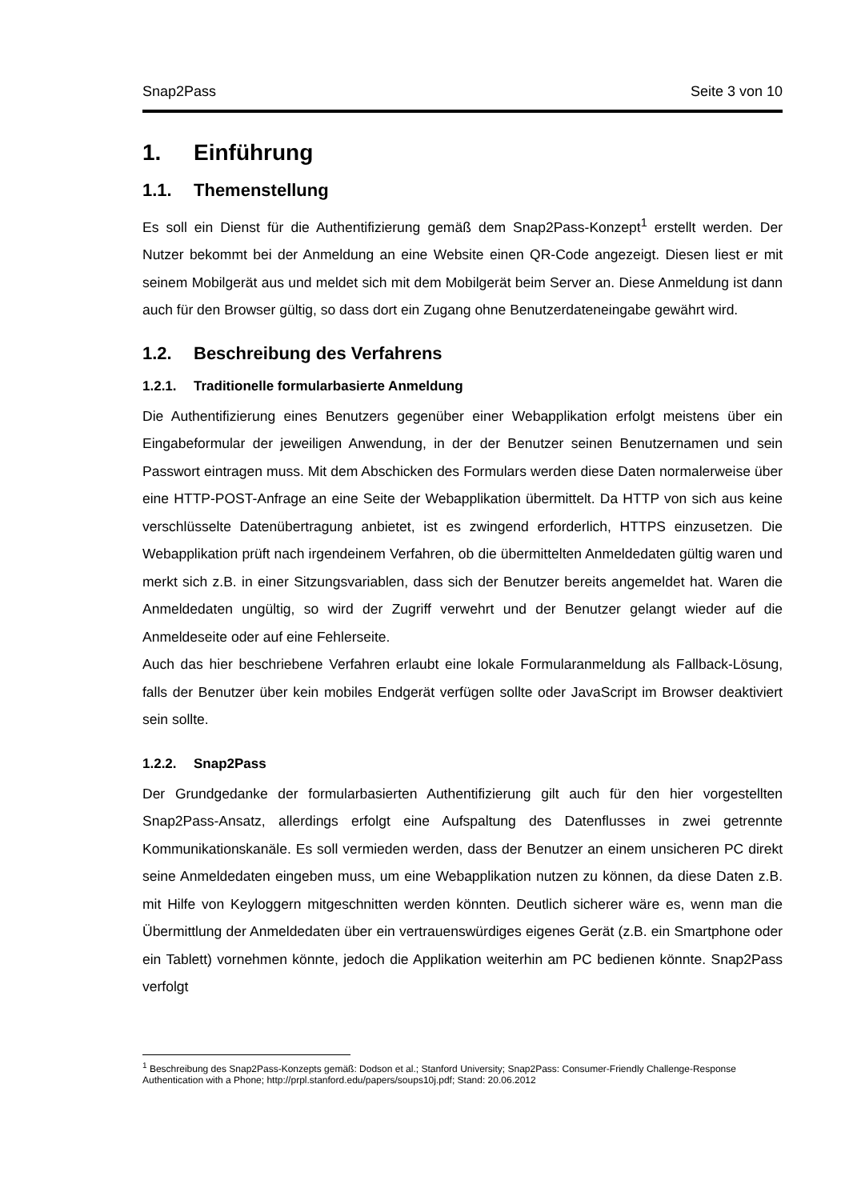Snap2Pass Seite 3 von 10
1. Einführung
1.1. Themenstellung
Es soll ein Dienst für die Authentifizierung gemäß dem Snap2Pass-Konzept<sup>1</sup> erstellt werden. Der Nutzer bekommt bei der Anmeldung an eine Website einen QR-Code angezeigt. Diesen liest er mit seinem Mobilgerät aus und meldet sich mit dem Mobilgerät beim Server an. Diese Anmeldung ist dann auch für den Browser gültig, so dass dort ein Zugang ohne Benutzerdateneingabe gewährt wird.
1.2. Beschreibung des Verfahrens
1.2.1. Traditionelle formularbasierte Anmeldung
Die Authentifizierung eines Benutzers gegenüber einer Webapplikation erfolgt meistens über ein Eingabeformular der jeweiligen Anwendung, in der der Benutzer seinen Benutzernamen und sein Passwort eintragen muss. Mit dem Abschicken des Formulars werden diese Daten normalerweise über eine HTTP-POST-Anfrage an eine Seite der Webapplikation übermittelt. Da HTTP von sich aus keine verschlüsselte Datenübertragung anbietet, ist es zwingend erforderlich, HTTPS einzusetzen. Die Webapplikation prüft nach irgendeinem Verfahren, ob die übermittelten Anmeldedaten gültig waren und merkt sich z.B. in einer Sitzungsvariablen, dass sich der Benutzer bereits angemeldet hat. Waren die Anmeldedaten ungültig, so wird der Zugriff verwehrt und der Benutzer gelangt wieder auf die Anmeldeseite oder auf eine Fehlerseite.
Auch das hier beschriebene Verfahren erlaubt eine lokale Formularanmeldung als Fallback-Lösung, falls der Benutzer über kein mobiles Endgerät verfügen sollte oder JavaScript im Browser deaktiviert sein sollte.
1.2.2. Snap2Pass
Der Grundgedanke der formularbasierten Authentifizierung gilt auch für den hier vorgestellten Snap2Pass-Ansatz, allerdings erfolgt eine Aufspaltung des Datenflusses in zwei getrennte Kommunikationskanäle. Es soll vermieden werden, dass der Benutzer an einem unsicheren PC direkt seine Anmeldedaten eingeben muss, um eine Webapplikation nutzen zu können, da diese Daten z.B. mit Hilfe von Keyloggern mitgeschnitten werden könnten. Deutlich sicherer wäre es, wenn man die Übermittlung der Anmeldedaten über ein vertrauenswürdiges eigenes Gerät (z.B. ein Smartphone oder ein Tablett) vornehmen könnte, jedoch die Applikation weiterhin am PC bedienen könnte. Snap2Pass verfolgt
<sup>1</sup> Beschreibung des Snap2Pass-Konzepts gemäß: Dodson et al.; Stanford University; Snap2Pass: Consumer-Friendly Challenge-Response Authentication with a Phone; http://prpl.stanford.edu/papers/soups10j.pdf; Stand: 20.06.2012